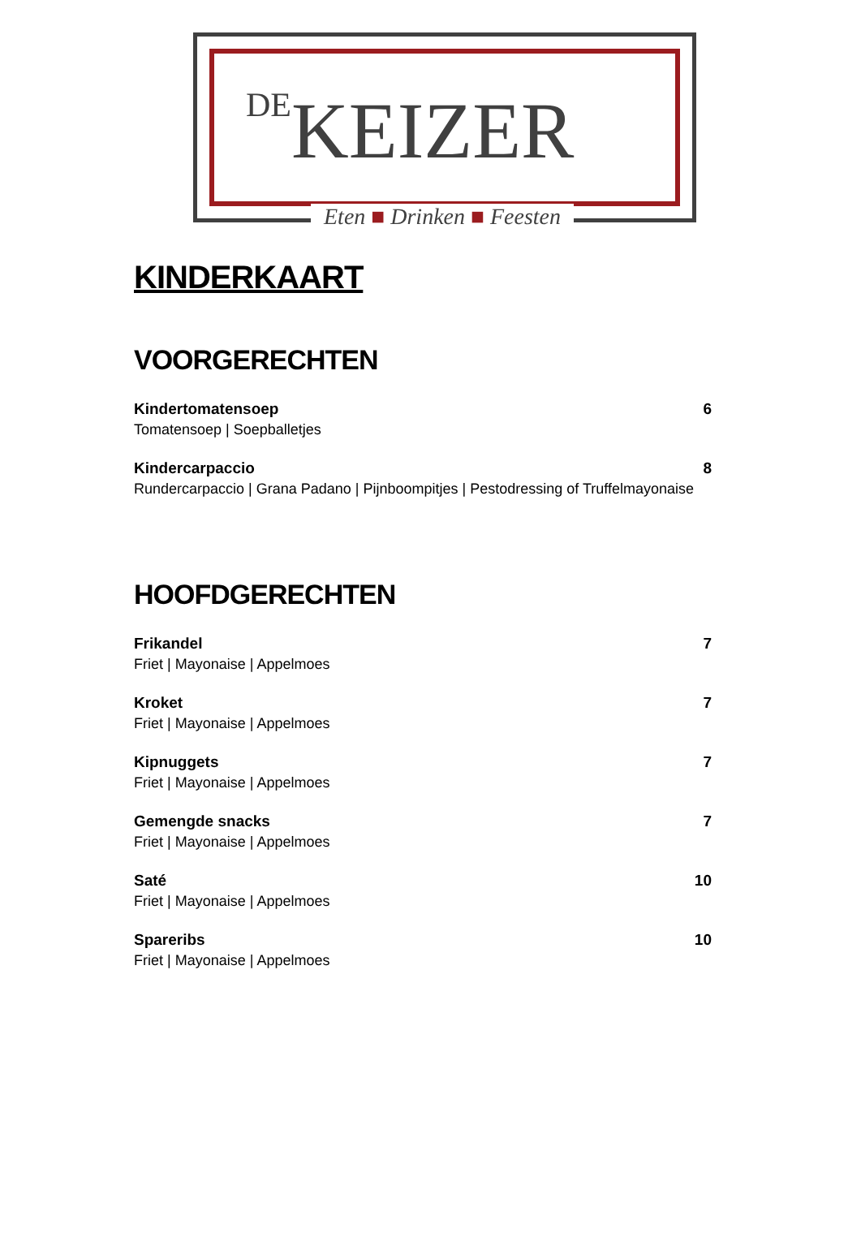DE KEIZER
Eten ■ Drinken ■ Feesten
KINDERKAART
VOORGERECHTEN
Kindertomatensoep
Tomatensoep | Soepballetjes
6
Kindercarpaccio
Rundercarpaccio | Grana Padano | Pijnboompitjes | Pestodressing of Truffelmayonaise
8
HOOFDGERECHTEN
Frikandel
Friet | Mayonaise | Appelmoes
7
Kroket
Friet | Mayonaise | Appelmoes
7
Kipnuggets
Friet | Mayonaise | Appelmoes
7
Gemengde snacks
Friet | Mayonaise | Appelmoes
7
Saté
Friet | Mayonaise | Appelmoes
10
Spareribs
Friet | Mayonaise | Appelmoes
10